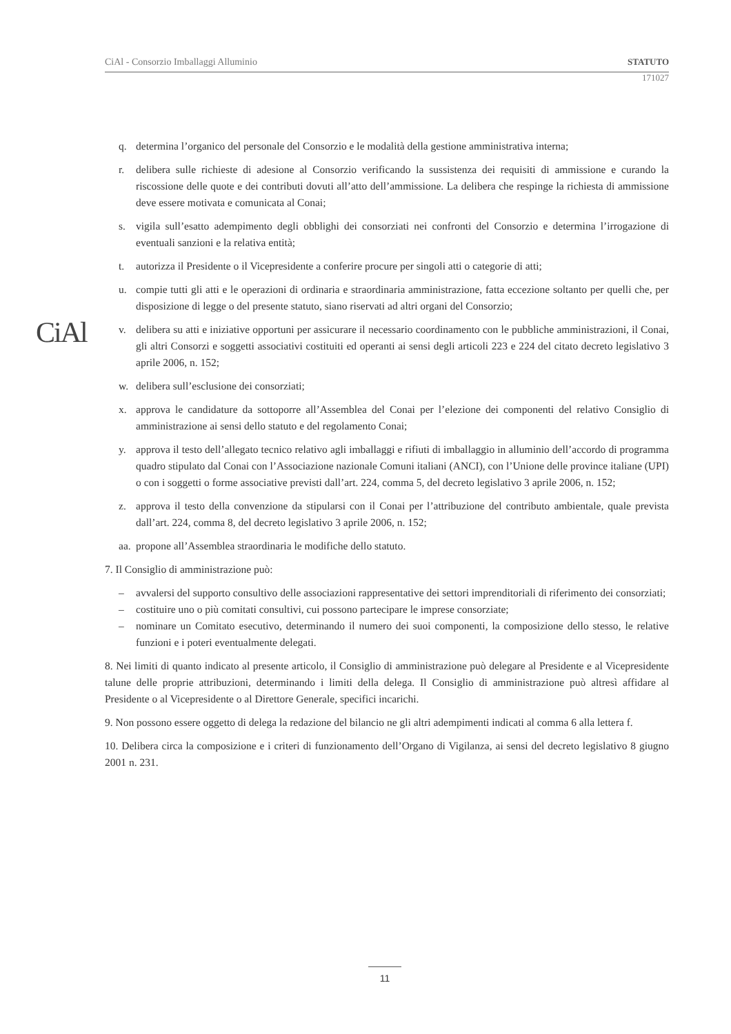CiAl - Consorzio Imballaggi Alluminio STATUTO
171027
CiAl
q. determina l’organico del personale del Consorzio e le modalità della gestione amministrativa interna;
r. delibera sulle richieste di adesione al Consorzio verificando la sussistenza dei requisiti di ammissione e curando la riscossione delle quote e dei contributi dovuti all’atto dell’ammissione. La delibera che respinge la richiesta di ammissione deve essere motivata e comunicata al Conai;
s. vigila sull’esatto adempimento degli obblighi dei consorziati nei confronti del Consorzio e determina l’irrogazione di eventuali sanzioni e la relativa entità;
t. autorizza il Presidente o il Vicepresidente a conferire procure per singoli atti o categorie di atti;
u. compie tutti gli atti e le operazioni di ordinaria e straordinaria amministrazione, fatta eccezione soltanto per quelli che, per disposizione di legge o del presente statuto, siano riservati ad altri organi del Consorzio;
v. delibera su atti e iniziative opportuni per assicurare il necessario coordinamento con le pubbliche amministrazioni, il Conai, gli altri Consorzi e soggetti associativi costituiti ed operanti ai sensi degli articoli 223 e 224 del citato decreto legislativo 3 aprile 2006, n. 152;
w. delibera sull’esclusione dei consorziati;
x. approva le candidature da sottoporre all’Assemblea del Conai per l’elezione dei componenti del relativo Consiglio di amministrazione ai sensi dello statuto e del regolamento Conai;
y. approva il testo dell’allegato tecnico relativo agli imballaggi e rifiuti di imballaggio in alluminio dell’accordo di programma quadro stipulato dal Conai con l’Associazione nazionale Comuni italiani (ANCI), con l’Unione delle province italiane (UPI) o con i soggetti o forme associative previsti dall’art. 224, comma 5, del decreto legislativo 3 aprile 2006, n. 152;
z. approva il testo della convenzione da stipularsi con il Conai per l’attribuzione del contributo ambientale, quale prevista dall’art. 224, comma 8, del decreto legislativo 3 aprile 2006, n. 152;
aa. propone all’Assemblea straordinaria le modifiche dello statuto.
7. Il Consiglio di amministrazione può:
– avvalersi del supporto consultivo delle associazioni rappresentative dei settori imprenditoriali di riferimento dei consorziati;
– costituire uno o più comitati consultivi, cui possono partecipare le imprese consorziate;
– nominare un Comitato esecutivo, determinando il numero dei suoi componenti, la composizione dello stesso, le relative funzioni e i poteri eventualmente delegati.
8. Nei limiti di quanto indicato al presente articolo, il Consiglio di amministrazione può delegare al Presidente e al Vicepresidente talune delle proprie attribuzioni, determinando i limiti della delega. Il Consiglio di amministrazione può altresì affidare al Presidente o al Vicepresidente o al Direttore Generale, specifici incarichi.
9. Non possono essere oggetto di delega la redazione del bilancio ne gli altri adempimenti indicati al comma 6 alla lettera f.
10. Delibera circa la composizione e i criteri di funzionamento dell’Organo di Vigilanza, ai sensi del decreto legislativo 8 giugno 2001 n. 231.
11